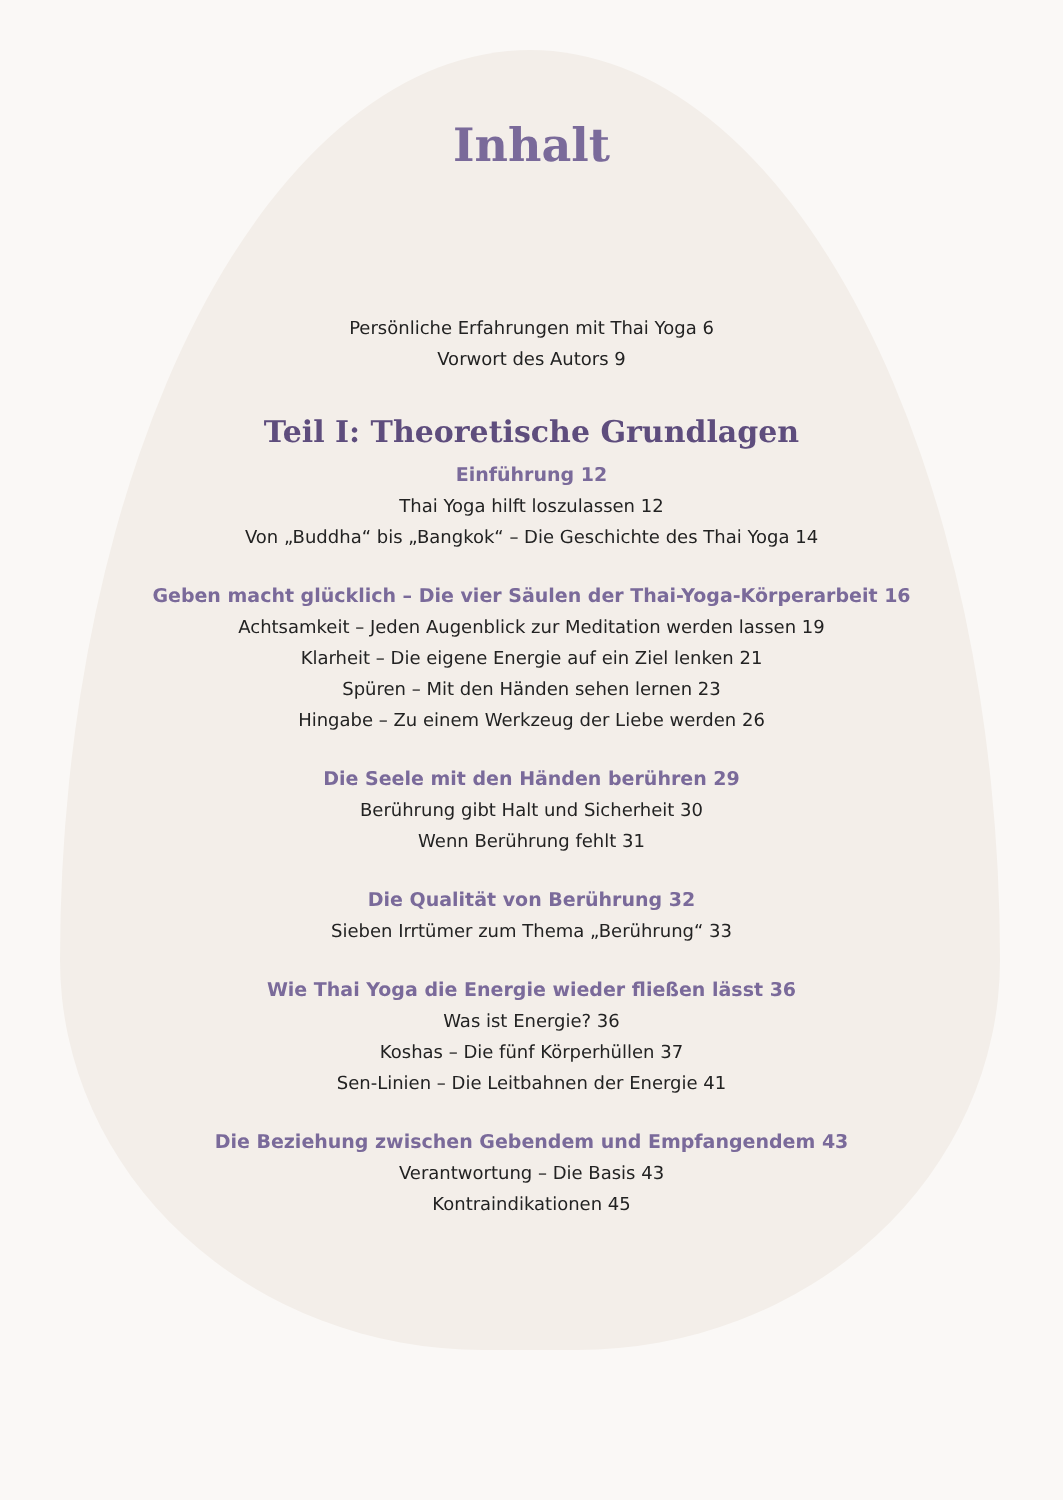Inhalt
Persönliche Erfahrungen mit Thai Yoga 6
Vorwort des Autors 9
Teil I: Theoretische Grundlagen
Einführung 12
Thai Yoga hilft loszulassen 12
Von „Buddha“ bis „Bangkok“ – Die Geschichte des Thai Yoga 14
Geben macht glücklich – Die vier Säulen der Thai-Yoga-Körperarbeit 16
Achtsamkeit – Jeden Augenblick zur Meditation werden lassen 19
Klarheit – Die eigene Energie auf ein Ziel lenken 21
Spüren – Mit den Händen sehen lernen 23
Hingabe – Zu einem Werkzeug der Liebe werden 26
Die Seele mit den Händen berühren 29
Berührung gibt Halt und Sicherheit 30
Wenn Berührung fehlt 31
Die Qualität von Berührung 32
Sieben Irrtümer zum Thema „Berührung“ 33
Wie Thai Yoga die Energie wieder fließen lässt 36
Was ist Energie? 36
Koshas – Die fünf Körperhüllen 37
Sen-Linien – Die Leitbahnen der Energie 41
Die Beziehung zwischen Gebendem und Empfangendem 43
Verantwortung – Die Basis 43
Kontraindikationen 45